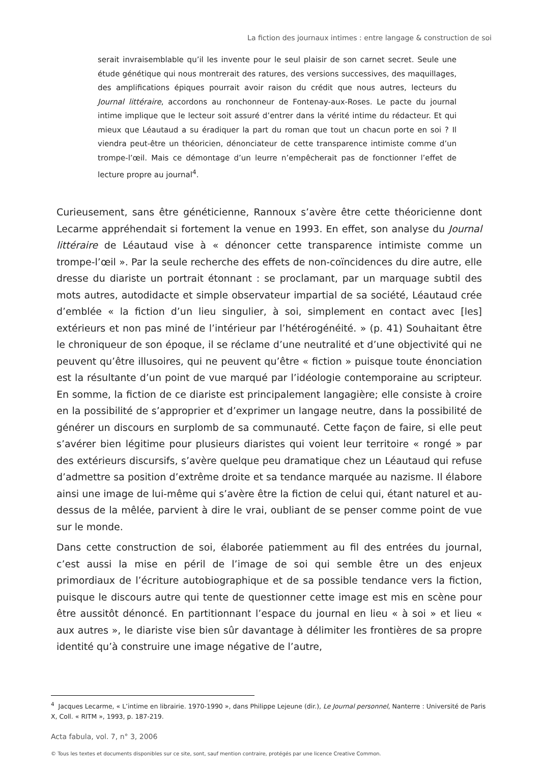La fiction des journaux intimes : entre langage & construction de soi
serait invraisemblable qu’il les invente pour le seul plaisir de son carnet secret. Seule une étude génétique qui nous montrerait des ratures, des versions successives, des maquillages, des amplifications épiques pourrait avoir raison du crédit que nous autres, lecteurs du Journal littéraire, accordons au ronchonneur de Fontenay-aux-Roses. Le pacte du journal intime implique que le lecteur soit assuré d’entrer dans la vérité intime du rédacteur. Et qui mieux que Léautaud a su éradiquer la part du roman que tout un chacun porte en soi ? Il viendra peut-être un théoricien, dénonciateur de cette transparence intimiste comme d’un trompe-l’œil. Mais ce démontage d’un leurre n’empêcherait pas de fonctionner l’effet de lecture propre au journal<sup>4</sup>.
Curieusement, sans être généticienne, Rannoux s’avère être cette théoricienne dont Lecarme appréhendait si fortement la venue en 1993. En effet, son analyse du Journal littéraire de Léautaud vise à « dénoncer cette transparence intimiste comme un trompe-l’œil ». Par la seule recherche des effets de non-coïncidences du dire autre, elle dresse du diariste un portrait étonnant : se proclamant, par un marquage subtil des mots autres, autodidacte et simple observateur impartial de sa société, Léautaud crée d’emblée « la fiction d’un lieu singulier, à soi, simplement en contact avec [les] extérieurs et non pas miné de l’intérieur par l’hétérogénéité. » (p. 41) Souhaitant être le chroniqueur de son époque, il se réclame d’une neutralité et d’une objectivité qui ne peuvent qu’être illusoires, qui ne peuvent qu’être « fiction » puisque toute énonciation est la résultante d’un point de vue marqué par l’idéologie contemporaine au scripteur. En somme, la fiction de ce diariste est principalement langagière; elle consiste à croire en la possibilité de s’approprier et d’exprimer un langage neutre, dans la possibilité de générer un discours en surplomb de sa communauté. Cette façon de faire, si elle peut s’avérer bien légitime pour plusieurs diaristes qui voient leur territoire « rongé » par des extérieurs discursifs, s’avère quelque peu dramatique chez un Léautaud qui refuse d’admettre sa position d’extrême droite et sa tendance marquée au nazisme. Il élabore ainsi une image de lui-même qui s’avère être la fiction de celui qui, étant naturel et au-dessus de la mêlée, parvient à dire le vrai, oubliant de se penser comme point de vue sur le monde.
Dans cette construction de soi, élaborée patiemment au fil des entrées du journal, c’est aussi la mise en péril de l’image de soi qui semble être un des enjeux primordiaux de l’écriture autobiographique et de sa possible tendance vers la fiction, puisque le discours autre qui tente de questionner cette image est mis en scène pour être aussitôt dénoncé. En partitionnant l’espace du journal en lieu « à soi » et lieu « aux autres », le diariste vise bien sûr davantage à délimiter les frontières de sa propre identité qu’à construire une image négative de l’autre,
<sup>4</sup> Jacques Lecarme, « L’intime en librairie. 1970-1990 », dans Philippe Lejeune (dir.), Le Journal personnel, Nanterre : Université de Paris X, Coll. « RITM », 1993, p. 187-219.
Acta fabula, vol. 7, n° 3, 2006
© Tous les textes et documents disponibles sur ce site, sont, sauf mention contraire, protégés par une licence Creative Common.